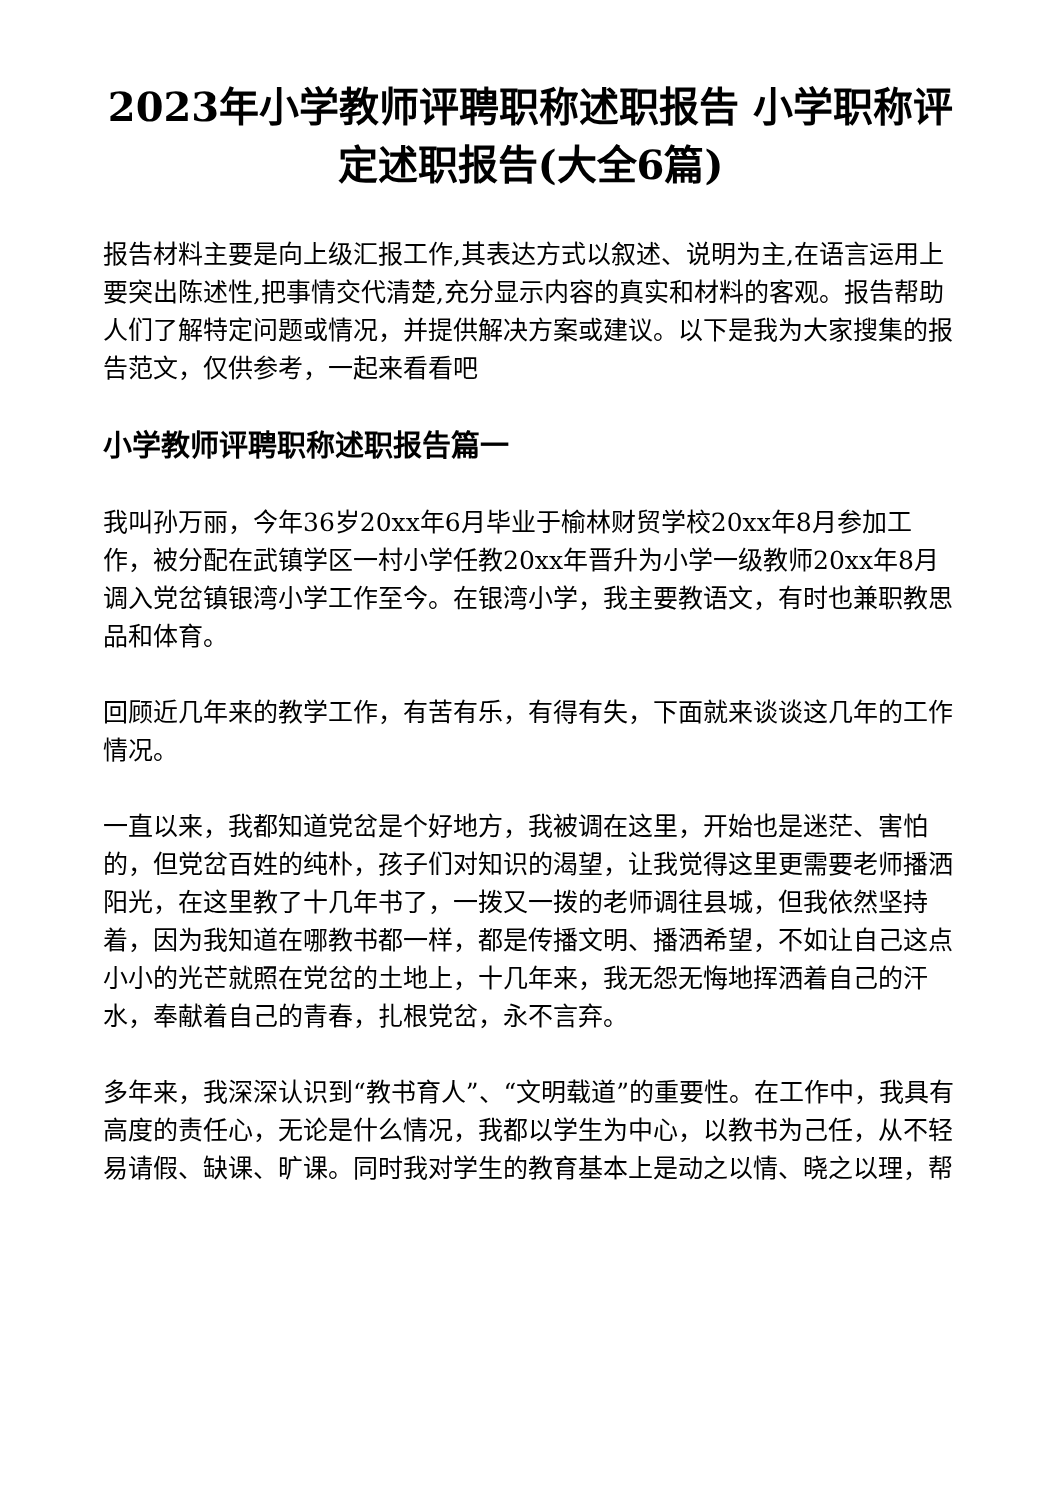2023年小学教师评聘职称述职报告 小学职称评定述职报告(大全6篇)
报告材料主要是向上级汇报工作,其表达方式以叙述、说明为主,在语言运用上要突出陈述性,把事情交代清楚,充分显示内容的真实和材料的客观。报告帮助人们了解特定问题或情况，并提供解决方案或建议。以下是我为大家搜集的报告范文，仅供参考，一起来看看吧
小学教师评聘职称述职报告篇一
我叫孙万丽，今年36岁20xx年6月毕业于榆林财贸学校20xx年8月参加工作，被分配在武镇学区一村小学任教20xx年晋升为小学一级教师20xx年8月调入党岔镇银湾小学工作至今。在银湾小学，我主要教语文，有时也兼职教思品和体育。
回顾近几年来的教学工作，有苦有乐，有得有失，下面就来谈谈这几年的工作情况。
一直以来，我都知道党岔是个好地方，我被调在这里，开始也是迷茫、害怕的，但党岔百姓的纯朴，孩子们对知识的渴望，让我觉得这里更需要老师播洒阳光，在这里教了十几年书了，一拨又一拨的老师调往县城，但我依然坚持着，因为我知道在哪教书都一样，都是传播文明、播洒希望，不如让自己这点小小的光芒就照在党岔的土地上，十几年来，我无怨无悔地挥洒着自己的汗水，奉献着自己的青春，扎根党岔，永不言弃。
多年来，我深深认识到“教书育人”、“文明载道”的重要性。在工作中，我具有高度的责任心，无论是什么情况，我都以学生为中心，以教书为己任，从不轻易请假、缺课、旷课。同时我对学生的教育基本上是动之以情、晓之以理，帮